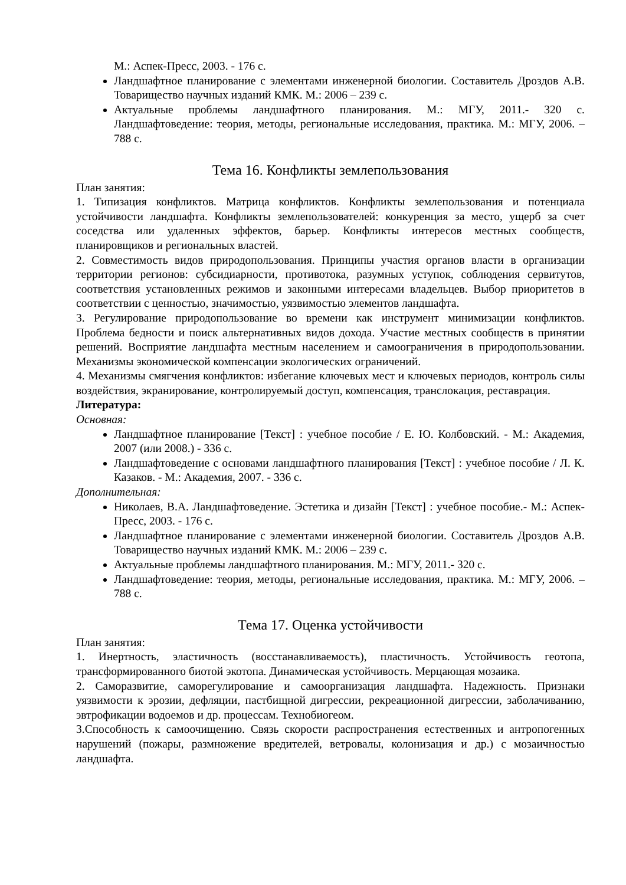М.: Аспек-Пресс, 2003. - 176 с.
Ландшафтное планирование с элементами инженерной биологии. Составитель Дроздов А.В. Товарищество научных изданий КМК. М.: 2006 – 239 с.
Актуальные проблемы ландшафтного планирования. М.: МГУ, 2011.- 320 с. Ландшафтоведение: теория, методы, региональные исследования, практика. М.: МГУ, 2006. – 788 с.
Тема 16. Конфликты землепользования
План занятия:
1. Типизация конфликтов. Матрица конфликтов. Конфликты землепользования и потенциала устойчивости ландшафта. Конфликты землепользователей: конкуренция за место, ущерб за счет соседства или удаленных эффектов, барьер. Конфликты интересов местных сообществ, планировщиков и региональных властей.
2. Совместимость видов природопользования. Принципы участия органов власти в организации территории регионов: субсидиарности, противотока, разумных уступок, соблюдения сервитутов, соответствия установленных режимов и законными интересами владельцев. Выбор приоритетов в соответствии с ценностью, значимостью, уязвимостью элементов ландшафта.
3. Регулирование природопользование во времени как инструмент минимизации конфликтов. Проблема бедности и поиск альтернативных видов дохода. Участие местных сообществ в принятии решений. Восприятие ландшафта местным населением и самоограничения в природопользовании. Механизмы экономической компенсации экологических ограничений.
4. Механизмы смягчения конфликтов: избегание ключевых мест и ключевых периодов, контроль силы воздействия, экранирование, контролируемый доступ, компенсация, транслокация, реставрация.
Литература:
Основная:
Ландшафтное планирование [Текст] : учебное пособие / Е. Ю. Колбовский. - М.: Академия, 2007 (или 2008.) - 336 с.
Ландшафтоведение с основами ландшафтного планирования [Текст] : учебное пособие / Л. К. Казаков. - М.: Академия, 2007. - 336 с.
Дополнительная:
Николаев, В.А. Ландшафтоведение. Эстетика и дизайн [Текст] : учебное пособие.- М.: Аспек-Пресс, 2003. - 176 с.
Ландшафтное планирование с элементами инженерной биологии. Составитель Дроздов А.В. Товарищество научных изданий КМК. М.: 2006 – 239 с.
Актуальные проблемы ландшафтного планирования. М.: МГУ, 2011.- 320 с.
Ландшафтоведение: теория, методы, региональные исследования, практика. М.: МГУ, 2006. – 788 с.
Тема 17. Оценка устойчивости
План занятия:
1. Инертность, эластичность (восстанавливаемость), пластичность. Устойчивость геотопа, трансформированного биотой экотопа. Динамическая устойчивость. Мерцающая мозаика.
2. Саморазвитие, саморегулирование и самоорганизация ландшафта. Надежность. Признаки уязвимости к эрозии, дефляции, пастбищной дигрессии, рекреационной дигрессии, заболачиванию, эвтрофикации водоемов и др. процессам. Технобиогеом.
3.Способность к самоочищению. Связь скорости распространения естественных и антропогенных нарушений (пожары, размножение вредителей, ветровалы, колонизация и др.) с мозаичностью ландшафта.